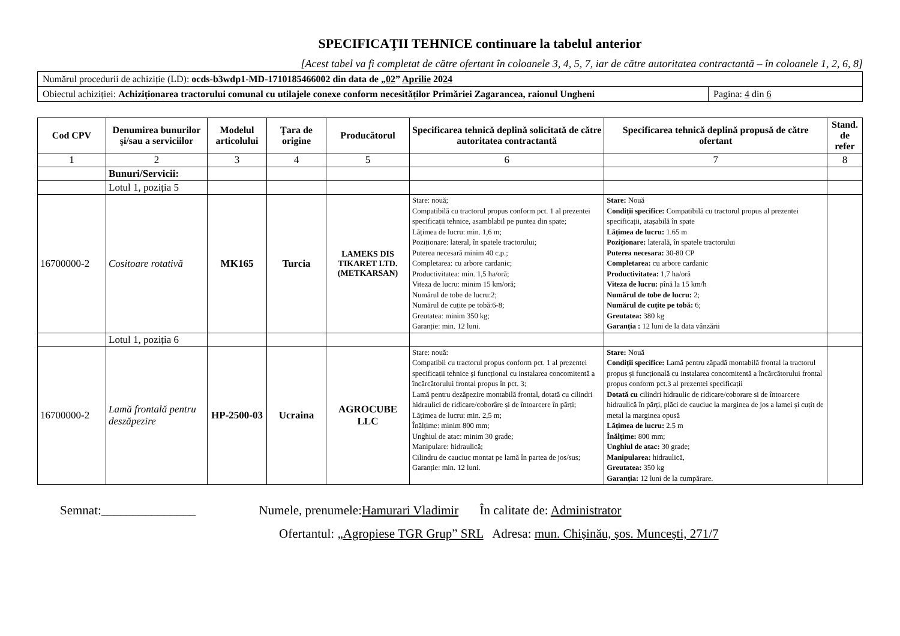SPECIFICAŢII TEHNICE continuare la tabelul anterior
[Acest tabel va fi completat de către ofertant în coloanele 3, 4, 5, 7, iar de către autoritatea contractantă – în coloanele 1, 2, 6, 8]
| Numărul procedurii de achiziție (LD): ocds-b3wdp1-MD-1710185466002 din data de „ 02 ” Aprilie 20 24 | |
| Obiectul achiziției: Achiziționarea tractorului comunal cu utilajele conexe conform necesităților Primăriei Zagarancea, raionul Ungheni | Pagina: 4 din 6 |
| Cod CPV | Denumirea bunurilor şi/sau a serviciilor | Modelul articolului | Ţara de origine | Producătorul | Specificarea tehnică deplină solicitată de către autoritatea contractantă | Specificarea tehnică deplină propusă de către ofertant | Stand. de refer |
| --- | --- | --- | --- | --- | --- | --- | --- |
| 1 | 2 | 3 | 4 | 5 | 6 | 7 | 8 |
| | Bunuri/Servicii: | | | | | | |
| | Lotul 1, poziția 5 | | | | | | |
| 16700000-2 | Cositoare rotativă | MK165 | Turcia | LAMEKS DIS TIKARET LTD. (METKARSAN) | Stare: nouă; Compatibilă cu tractorul propus conform pct. 1 al prezentei specificații tehnice, asamblabil pe puntea din spate; Lățimea de lucru: min. 1,6 m; Poziționare: lateral, în spatele tractorului; Puterea necesară minim 40 c.p.; Completarea: cu arbore cardanic; Productivitatea: min. 1,5 ha/oră; Viteza de lucru: minim 15 km/oră; Numărul de tobe de lucru:2; Numărul de cuțite pe tobă:6-8; Greutatea: minim 350 kg; Garanție: min. 12 luni. | Stare: Nouă Condiții specifice: Compatibilă cu tractorul propus al prezentei specificații, atașabilă în spate Lățimea de lucru: 1.65 m Poziționare: laterală, în spatele tractorului Puterea necesara: 30-80 CP Completarea: cu arbore cardanic Productivitatea: 1,7 ha/oră Viteza de lucru: pînă la 15 km/h Numărul de tobe de lucru: 2; Numărul de cuțite pe tobă: 6; Greutatea: 380 kg Garanția : 12 luni de la data vânzării | |
| | Lotul 1, poziția 6 | | | | | | |
| 16700000-2 | Lamă frontală pentru deszăpezire | HP-2500-03 | Ucraina | AGROCUBE LLC | Stare: nouă: Compatibil cu tractorul propus conform pct. 1 al prezentei specificații tehnice şi funcțional cu instalarea concomitentă a încărcătorului frontal propus în pct. 3; Lamă pentru dezăpezire montabilă frontal, dotată cu cilindri hidraulici de ridicare/coborâre și de întoarcere în părți; Lățimea de lucru: min. 2,5 m; Înălțime: minim 800 mm; Unghiul de atac: minim 30 grade; Manipulare: hidraulică; Cilindru de cauciuc montat pe lamă în partea de jos/sus; Garanție: min. 12 luni. | Stare: Nouă Condiții specifice: Lamă pentru zăpadă montabilă frontal la tractorul propus şi funcțională cu instalarea concomitentă a încărcătorului frontal propus conform pct.3 al prezentei specificații Dotată cu cilindri hidraulic de ridicare/coborare si de întoarcere hidraulică în părți, plăci de cauciuc la marginea de jos a lamei și cuțit de metal la marginea opusă Lățimea de lucru: 2.5 m Înălțime: 800 mm; Unghiul de atac: 30 grade; Manipularea: hidraulică, Greutatea: 350 kg Garanția: 12 luni de la cumpărare. | |
Semnat:_______________ Numele, prenumele:Hamurari Vladimir În calitate de: Administrator
Ofertantul: „Agropiese TGR Grup” SRL Adresa: mun. Chișinău, șos. Muncești, 271/7